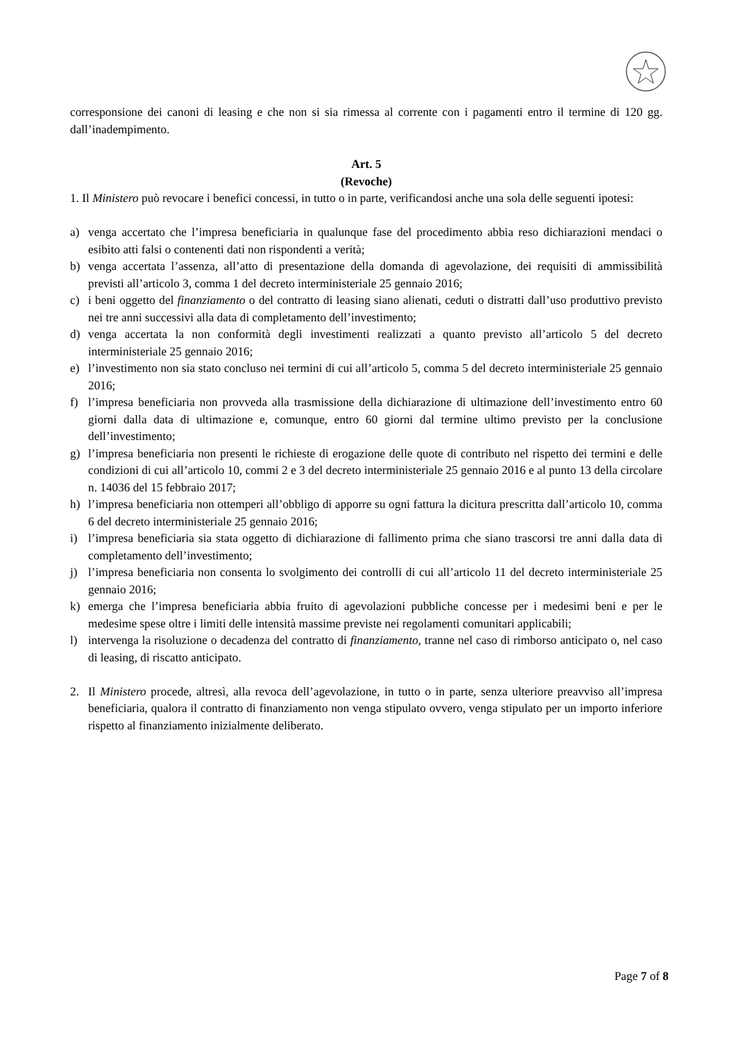corresponsione dei canoni di leasing e che non si sia rimessa al corrente con i pagamenti entro il termine di 120 gg. dall’inadempimento.
Art. 5
(Revoche)
1. Il Ministero può revocare i benefici concessi, in tutto o in parte, verificandosi anche una sola delle seguenti ipotesi:
a) venga accertato che l’impresa beneficiaria in qualunque fase del procedimento abbia reso dichiarazioni mendaci o esibito atti falsi o contenenti dati non rispondenti a verità;
b) venga accertata l’assenza, all’atto di presentazione della domanda di agevolazione, dei requisiti di ammissibilità previsti all’articolo 3, comma 1 del decreto interministeriale 25 gennaio 2016;
c) i beni oggetto del finanziamento o del contratto di leasing siano alienati, ceduti o distratti dall’uso produttivo previsto nei tre anni successivi alla data di completamento dell’investimento;
d) venga accertata la non conformità degli investimenti realizzati a quanto previsto all’articolo 5 del decreto interministeriale 25 gennaio 2016;
e) l’investimento non sia stato concluso nei termini di cui all’articolo 5, comma 5 del decreto interministeriale 25 gennaio 2016;
f) l’impresa beneficiaria non provveda alla trasmissione della dichiarazione di ultimazione dell’investimento entro 60 giorni dalla data di ultimazione e, comunque, entro 60 giorni dal termine ultimo previsto per la conclusione dell’investimento;
g) l’impresa beneficiaria non presenti le richieste di erogazione delle quote di contributo nel rispetto dei termini e delle condizioni di cui all’articolo 10, commi 2 e 3 del decreto interministeriale 25 gennaio 2016 e al punto 13 della circolare n. 14036 del 15 febbraio 2017;
h) l’impresa beneficiaria non ottemperi all’obbligo di apporre su ogni fattura la dicitura prescritta dall’articolo 10, comma 6 del decreto interministeriale 25 gennaio 2016;
i) l’impresa beneficiaria sia stata oggetto di dichiarazione di fallimento prima che siano trascorsi tre anni dalla data di completamento dell’investimento;
j) l’impresa beneficiaria non consenta lo svolgimento dei controlli di cui all’articolo 11 del decreto interministeriale 25 gennaio 2016;
k) emerga che l’impresa beneficiaria abbia fruito di agevolazioni pubbliche concesse per i medesimi beni e per le medesime spese oltre i limiti delle intensità massime previste nei regolamenti comunitari applicabili;
l) intervenga la risoluzione o decadenza del contratto di finanziamento, tranne nel caso di rimborso anticipato o, nel caso di leasing, di riscatto anticipato.
2. Il Ministero procede, altresì, alla revoca dell’agevolazione, in tutto o in parte, senza ulteriore preavviso all’impresa beneficiaria, qualora il contratto di finanziamento non venga stipulato ovvero, venga stipulato per un importo inferiore rispetto al finanziamento inizialmente deliberato.
Page 7 of 8